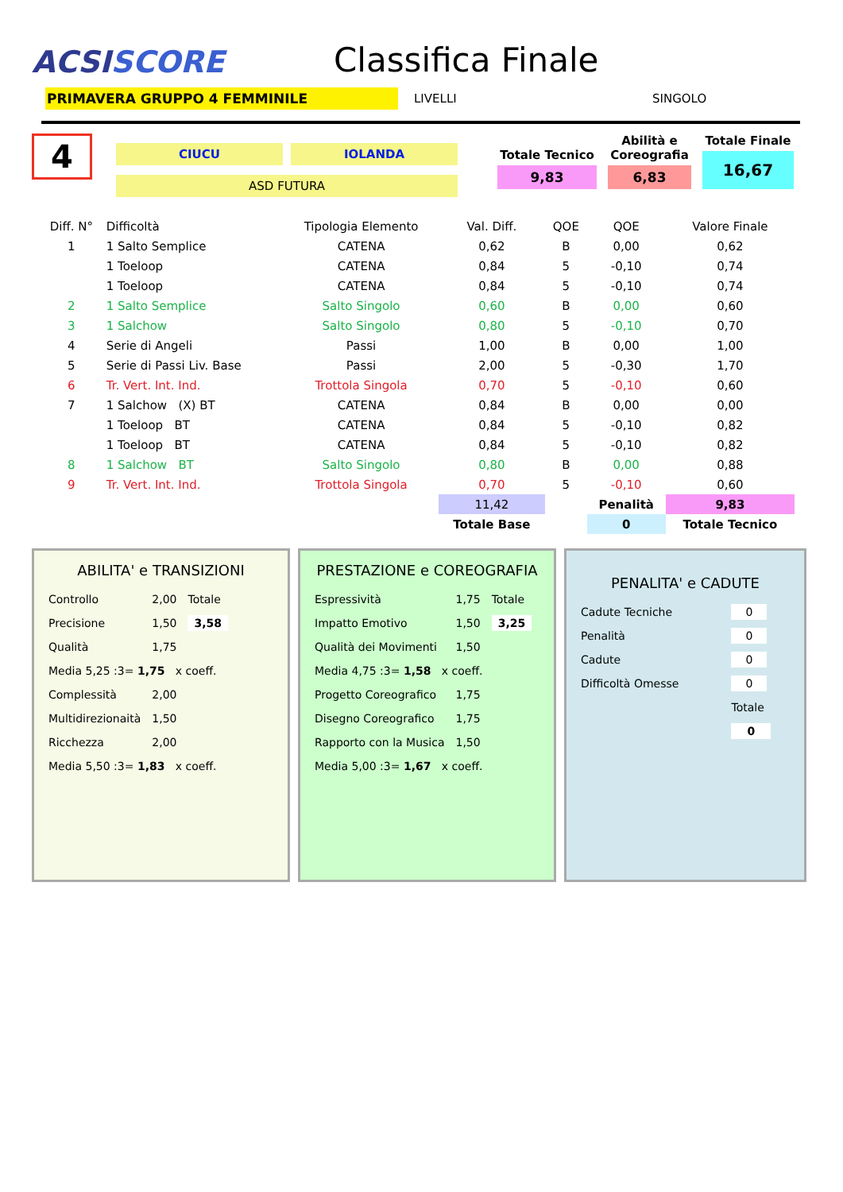ACSISCORE
Classifica Finale
PRIMAVERA GRUPPO 4 FEMMINILE
LIVELLI SINGOLO
4
CIUCU IOLANDA
ASD FUTURA
Totale Tecnico
9,83
Abilità e Coreografia
6,83
Totale Finale
16,67
| Diff. N° | Difficoltà | Tipologia Elemento | Val. Diff. | QOE | QOE | Valore Finale |
| --- | --- | --- | --- | --- | --- | --- |
| 1 | 1 Salto Semplice | CATENA | 0,62 | B | 0,00 | 0,62 |
| | 1 Toeloop | CATENA | 0,84 | 5 | -0,10 | 0,74 |
| | 1 Toeloop | CATENA | 0,84 | 5 | -0,10 | 0,74 |
| 2 | 1 Salto Semplice | Salto Singolo | 0,60 | B | 0,00 | 0,60 |
| 3 | 1 Salchow | Salto Singolo | 0,80 | 5 | -0,10 | 0,70 |
| 4 | Serie di Angeli | Passi | 1,00 | B | 0,00 | 1,00 |
| 5 | Serie di Passi Liv. Base | Passi | 2,00 | 5 | -0,30 | 1,70 |
| 6 | Tr. Vert. Int. Ind. | Trottola Singola | 0,70 | 5 | -0,10 | 0,60 |
| 7 | 1 Salchow (X) BT | CATENA | 0,84 | B | 0,00 | 0,00 |
| | 1 Toeloop BT | CATENA | 0,84 | 5 | -0,10 | 0,82 |
| | 1 Toeloop BT | CATENA | 0,84 | 5 | -0,10 | 0,82 |
| 8 | 1 Salchow BT | Salto Singolo | 0,80 | B | 0,00 | 0,88 |
| 9 | Tr. Vert. Int. Ind. | Trottola Singola | 0,70 | 5 | -0,10 | 0,60 |
| | | | 11,42 | | Penalità | 9,83 |
| | | | Totale Base | | 0 | Totale Tecnico |
ABILITA' e TRANSIZIONI
| Controllo | 2,00 | Totale |
| Precisione | 1,50 | 3,58 |
| Qualità | 1,75 | |
| Media 5,25 :3= 1,75 x coeff. | | |
| Complessità | 2,00 | |
| Multidirezionaità | 1,50 | |
| Ricchezza | 2,00 | |
| Media 5,50 :3= 1,83 x coeff. | | |
PRESTAZIONE e COREOGRAFIA
| Espressività | 1,75 | Totale |
| Impatto Emotivo | 1,50 | 3,25 |
| Qualità dei Movimenti | 1,50 | |
| Media 4,75 :3= 1,58 x coeff. | | |
| Progetto Coreografico | 1,75 | |
| Disegno Coreografico | 1,75 | |
| Rapporto con la Musica | 1,50 | |
| Media 5,00 :3= 1,67 x coeff. | | |
PENALITA' e CADUTE
| Cadute Tecniche | 0 |
| Penalità | 0 |
| Cadute | 0 |
| Difficoltà Omesse | 0 |
| | Totale |
| | 0 |